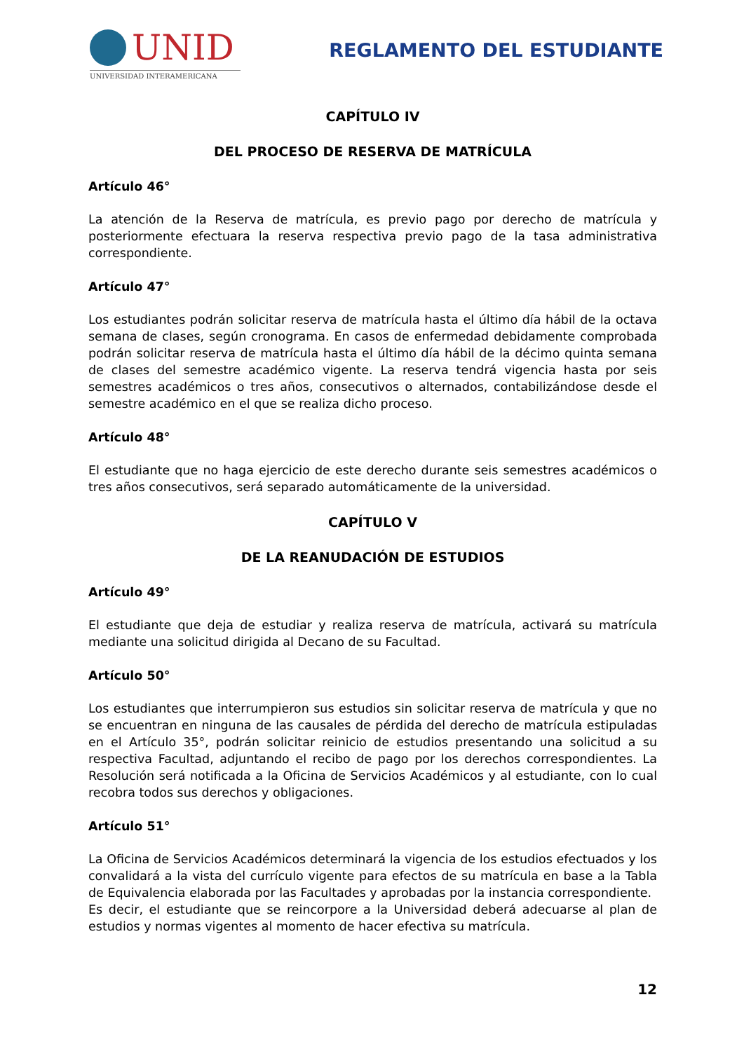UNID
UNIVERSIDAD INTERAMERICANA
REGLAMENTO DEL ESTUDIANTE
CAPÍTULO IV
DEL PROCESO DE RESERVA DE MATRÍCULA
Artículo 46°
La atención de la Reserva de matrícula, es previo pago por derecho de matrícula y posteriormente efectuara la reserva respectiva previo pago de la tasa administrativa correspondiente.
Artículo 47°
Los estudiantes podrán solicitar reserva de matrícula hasta el último día hábil de la octava semana de clases, según cronograma. En casos de enfermedad debidamente comprobada podrán solicitar reserva de matrícula hasta el último día hábil de la décimo quinta semana de clases del semestre académico vigente. La reserva tendrá vigencia hasta por seis semestres académicos o tres años, consecutivos o alternados, contabilizándose desde el semestre académico en el que se realiza dicho proceso.
Artículo 48°
El estudiante que no haga ejercicio de este derecho durante seis semestres académicos o tres años consecutivos, será separado automáticamente de la universidad.
CAPÍTULO V
DE LA REANUDACIÓN DE ESTUDIOS
Artículo 49°
El estudiante que deja de estudiar y realiza reserva de matrícula, activará su matrícula mediante una solicitud dirigida al Decano de su Facultad.
Artículo 50°
Los estudiantes que interrumpieron sus estudios sin solicitar reserva de matrícula y que no se encuentran en ninguna de las causales de pérdida del derecho de matrícula estipuladas en el Artículo 35°, podrán solicitar reinicio de estudios presentando una solicitud a su respectiva Facultad, adjuntando el recibo de pago por los derechos correspondientes. La Resolución será notificada a la Oficina de Servicios Académicos y al estudiante, con lo cual recobra todos sus derechos y obligaciones.
Artículo 51°
La Oficina de Servicios Académicos determinará la vigencia de los estudios efectuados y los convalidará a la vista del currículo vigente para efectos de su matrícula en base a la Tabla de Equivalencia elaborada por las Facultades y aprobadas por la instancia correspondiente.
Es decir, el estudiante que se reincorpore a la Universidad deberá adecuarse al plan de estudios y normas vigentes al momento de hacer efectiva su matrícula.
12